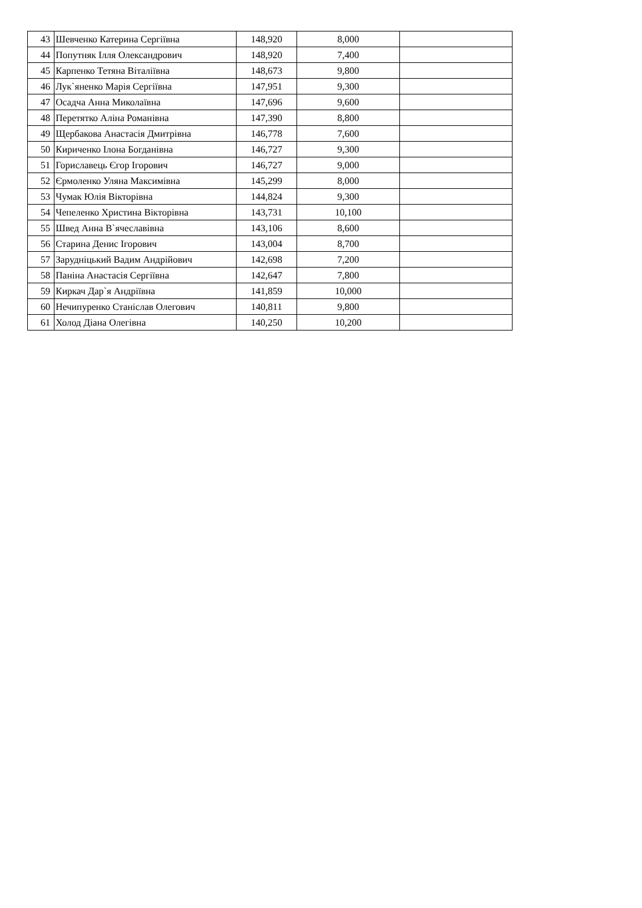| 43 | Шевченко Катерина Сергіївна | 148,920 | 8,000 | |
| 44 | Попутняк Ілля Олександрович | 148,920 | 7,400 | |
| 45 | Карпенко Тетяна Віталіївна | 148,673 | 9,800 | |
| 46 | Лук`яненко Марія Сергіївна | 147,951 | 9,300 | |
| 47 | Осадча Анна Миколаївна | 147,696 | 9,600 | |
| 48 | Перетятко Аліна Романівна | 147,390 | 8,800 | |
| 49 | Щербакова Анастасія Дмитрівна | 146,778 | 7,600 | |
| 50 | Кириченко Ілона Богданівна | 146,727 | 9,300 | |
| 51 | Гориславець Єгор Ігорович | 146,727 | 9,000 | |
| 52 | Єрмоленко Уляна Максимівна | 145,299 | 8,000 | |
| 53 | Чумак Юлія Вікторівна | 144,824 | 9,300 | |
| 54 | Чепеленко Христина Вікторівна | 143,731 | 10,100 | |
| 55 | Швед Анна В`ячеславівна | 143,106 | 8,600 | |
| 56 | Старина Денис Ігорович | 143,004 | 8,700 | |
| 57 | Зарудніцький Вадим Андрійович | 142,698 | 7,200 | |
| 58 | Паніна Анастасія Сергіївна | 142,647 | 7,800 | |
| 59 | Киркач Дар`я Андріївна | 141,859 | 10,000 | |
| 60 | Нечипуренко Станіслав Олегович | 140,811 | 9,800 | |
| 61 | Холод Діана Олегівна | 140,250 | 10,200 | |